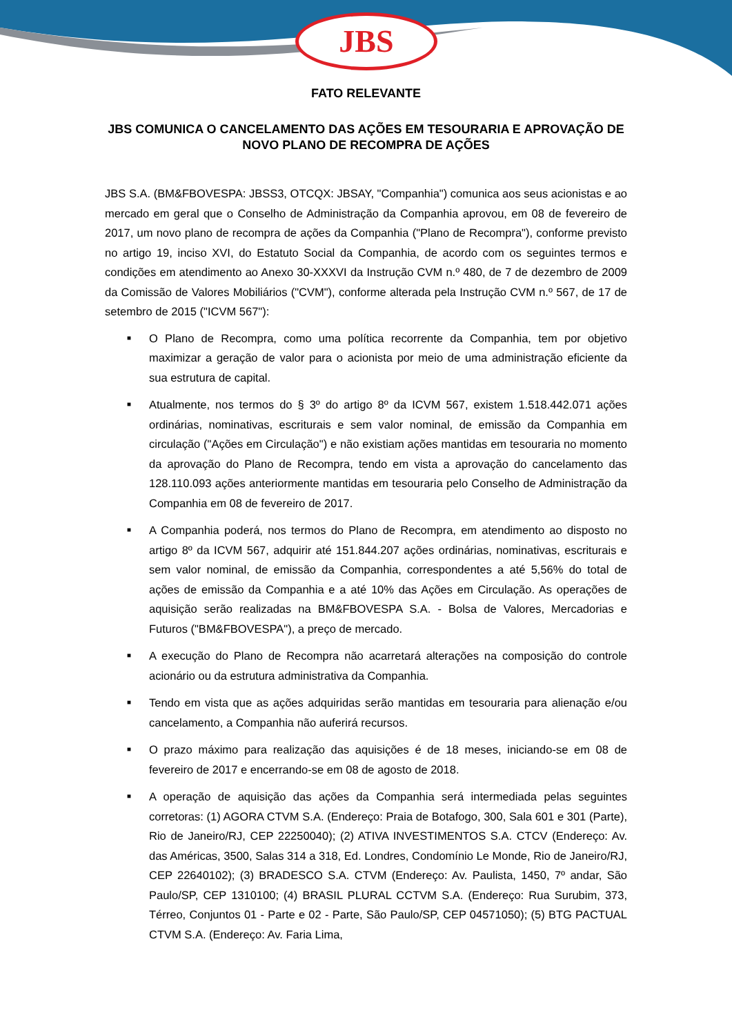JBS
FATO RELEVANTE
JBS COMUNICA O CANCELAMENTO DAS AÇÕES EM TESOURARIA E APROVAÇÃO DE NOVO PLANO DE RECOMPRA DE AÇÕES
JBS S.A. (BM&FBOVESPA: JBSS3, OTCQX: JBSAY, "Companhia") comunica aos seus acionistas e ao mercado em geral que o Conselho de Administração da Companhia aprovou, em 08 de fevereiro de 2017, um novo plano de recompra de ações da Companhia ("Plano de Recompra"), conforme previsto no artigo 19, inciso XVI, do Estatuto Social da Companhia, de acordo com os seguintes termos e condições em atendimento ao Anexo 30-XXXVI da Instrução CVM n.º 480, de 7 de dezembro de 2009 da Comissão de Valores Mobiliários ("CVM"), conforme alterada pela Instrução CVM n.º 567, de 17 de setembro de 2015 ("ICVM 567"):
■ O Plano de Recompra, como uma política recorrente da Companhia, tem por objetivo maximizar a geração de valor para o acionista por meio de uma administração eficiente da sua estrutura de capital.
■ Atualmente, nos termos do § 3º do artigo 8º da ICVM 567, existem 1.518.442.071 ações ordinárias, nominativas, escriturais e sem valor nominal, de emissão da Companhia em circulação ("Ações em Circulação") e não existiam ações mantidas em tesouraria no momento da aprovação do Plano de Recompra, tendo em vista a aprovação do cancelamento das 128.110.093 ações anteriormente mantidas em tesouraria pelo Conselho de Administração da Companhia em 08 de fevereiro de 2017.
■ A Companhia poderá, nos termos do Plano de Recompra, em atendimento ao disposto no artigo 8º da ICVM 567, adquirir até 151.844.207 ações ordinárias, nominativas, escriturais e sem valor nominal, de emissão da Companhia, correspondentes a até 5,56% do total de ações de emissão da Companhia e a até 10% das Ações em Circulação. As operações de aquisição serão realizadas na BM&FBOVESPA S.A. - Bolsa de Valores, Mercadorias e Futuros ("BM&FBOVESPA"), a preço de mercado.
■ A execução do Plano de Recompra não acarretará alterações na composição do controle acionário ou da estrutura administrativa da Companhia.
■ Tendo em vista que as ações adquiridas serão mantidas em tesouraria para alienação e/ou cancelamento, a Companhia não auferirá recursos.
■ O prazo máximo para realização das aquisições é de 18 meses, iniciando-se em 08 de fevereiro de 2017 e encerrando-se em 08 de agosto de 2018.
■ A operação de aquisição das ações da Companhia será intermediada pelas seguintes corretoras: (1) AGORA CTVM S.A. (Endereço: Praia de Botafogo, 300, Sala 601 e 301 (Parte), Rio de Janeiro/RJ, CEP 22250040); (2) ATIVA INVESTIMENTOS S.A. CTCV (Endereço: Av. das Américas, 3500, Salas 314 a 318, Ed. Londres, Condomínio Le Monde, Rio de Janeiro/RJ, CEP 22640102); (3) BRADESCO S.A. CTVM (Endereço: Av. Paulista, 1450, 7º andar, São Paulo/SP, CEP 1310100; (4) BRASIL PLURAL CCTVM S.A. (Endereço: Rua Surubim, 373, Térreo, Conjuntos 01 - Parte e 02 - Parte, São Paulo/SP, CEP 04571050); (5) BTG PACTUAL CTVM S.A. (Endereço: Av. Faria Lima,